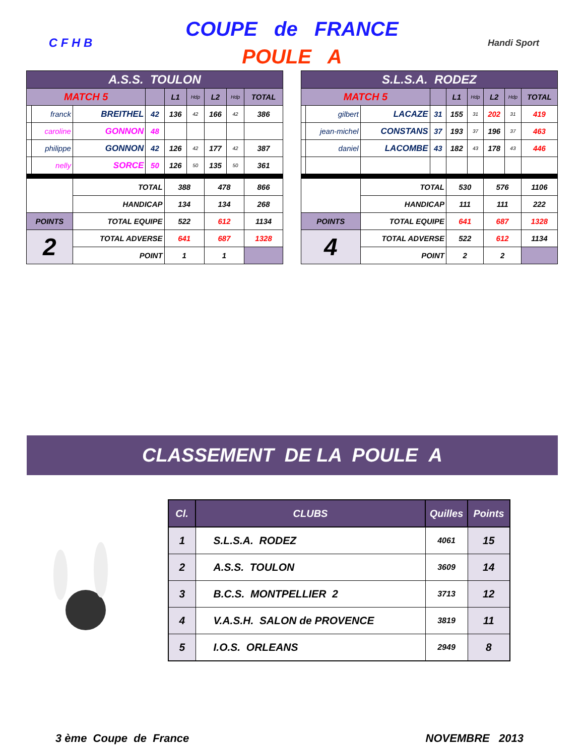C F H B
COUPE de FRANCE
POULE A
Handi Sport
| A.S.S. TOULON | | | | | | | | |
| MATCH 5 | | | | L1 | Hdp | L2 | Hdp | TOTAL |
| | franck | BREITHEL | 42 | 136 | 42 | 166 | 42 | 386 |
| | caroline | GONNON | 48 | | | | | |
| | philippe | GONNON | 42 | 126 | 42 | 177 | 42 | 387 |
| | nelly | SORCE | 50 | 126 | 50 | 135 | 50 | 361 |
| | | TOTAL | | 388 | | 478 | | 866 |
| | | HANDICAP | | 134 | | 134 | | 268 |
| POINTS | | TOTAL EQUIPE | | 522 | | 612 | | 1134 |
| 2 | | TOTAL ADVERSE | | 641 | | 687 | | 1328 |
| | | POINT | | 1 | | 1 | | |
| S.L.S.A. RODEZ | | | | | | | | |
| MATCH 5 | | | | L1 | Hdp | L2 | Hdp | TOTAL |
| | gilbert | LACAZE | 31 | 155 | 31 | 202 | 31 | 419 |
| | jean-michel | CONSTANS | 37 | 193 | 37 | 196 | 37 | 463 |
| | daniel | LACOMBE | 43 | 182 | 43 | 178 | 43 | 446 |
| | | TOTAL | | 530 | | 576 | | 1106 |
| | | HANDICAP | | 111 | | 111 | | 222 |
| POINTS | | TOTAL EQUIPE | | 641 | | 687 | | 1328 |
| 4 | | TOTAL ADVERSE | | 522 | | 612 | | 1134 |
| | | POINT | | 2 | | 2 | | |
CLASSEMENT DE LA POULE A
| Cl. | CLUBS | Quilles | Points |
| --- | --- | --- | --- |
| 1 | S.L.S.A. RODEZ | 4061 | 15 |
| 2 | A.S.S. TOULON | 3609 | 14 |
| 3 | B.C.S. MONTPELLIER 2 | 3713 | 12 |
| 4 | V.A.S.H. SALON de PROVENCE | 3819 | 11 |
| 5 | I.O.S. ORLEANS | 2949 | 8 |
3 ème Coupe de France NOVEMBRE 2013